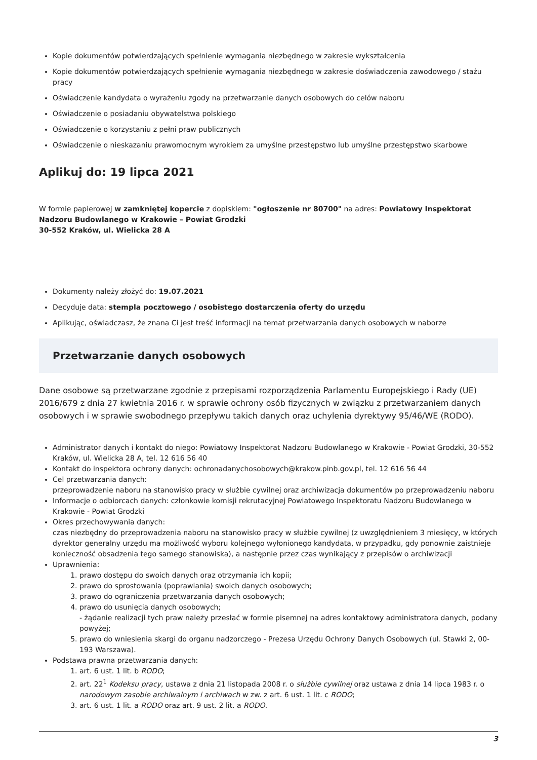Kopie dokumentów potwierdzających spełnienie wymagania niezbędnego w zakresie wykształcenia
Kopie dokumentów potwierdzających spełnienie wymagania niezbędnego w zakresie doświadczenia zawodowego / stażu pracy
Oświadczenie kandydata o wyrażeniu zgody na przetwarzanie danych osobowych do celów naboru
Oświadczenie o posiadaniu obywatelstwa polskiego
Oświadczenie o korzystaniu z pełni praw publicznych
Oświadczenie o nieskazaniu prawomocnym wyrokiem za umyślne przestępstwo lub umyślne przestępstwo skarbowe
Aplikuj do: 19 lipca 2021
W formie papierowej w zamkniętej kopercie z dopiskiem: "ogłoszenie nr 80700" na adres: Powiatowy Inspektorat Nadzoru Budowlanego w Krakowie – Powiat Grodzki
30-552 Kraków, ul. Wielicka 28 A
Dokumenty należy złożyć do: 19.07.2021
Decyduje data: stempla pocztowego / osobistego dostarczenia oferty do urzędu
Aplikując, oświadczasz, że znana Ci jest treść informacji na temat przetwarzania danych osobowych w naborze
Przetwarzanie danych osobowych
Dane osobowe są przetwarzane zgodnie z przepisami rozporządzenia Parlamentu Europejskiego i Rady (UE) 2016/679 z dnia 27 kwietnia 2016 r. w sprawie ochrony osób fizycznych w związku z przetwarzaniem danych osobowych i w sprawie swobodnego przepływu takich danych oraz uchylenia dyrektywy 95/46/WE (RODO).
Administrator danych i kontakt do niego: Powiatowy Inspektorat Nadzoru Budowlanego w Krakowie - Powiat Grodzki, 30-552 Kraków, ul. Wielicka 28 A, tel. 12 616 56 40
Kontakt do inspektora ochrony danych: ochronadanychosobowych@krakow.pinb.gov.pl, tel. 12 616 56 44
Cel przetwarzania danych:
przeprowadzenie naboru na stanowisko pracy w służbie cywilnej oraz archiwizacja dokumentów po przeprowadzeniu naboru
Informacje o odbiorcach danych: członkowie komisji rekrutacyjnej Powiatowego Inspektoratu Nadzoru Budowlanego w Krakowie - Powiat Grodzki
Okres przechowywania danych:
czas niezbędny do przeprowadzenia naboru na stanowisko pracy w służbie cywilnej (z uwzględnieniem 3 miesięcy, w których dyrektor generalny urzędu ma możliwość wyboru kolejnego wyłonionego kandydata, w przypadku, gdy ponownie zaistnieje konieczność obsadzenia tego samego stanowiska), a następnie przez czas wynikający z przepisów o archiwizacji
Uprawnienia:
1. prawo dostępu do swoich danych oraz otrzymania ich kopii;
2. prawo do sprostowania (poprawiania) swoich danych osobowych;
3. prawo do ograniczenia przetwarzania danych osobowych;
4. prawo do usunięcia danych osobowych;
- żądanie realizacji tych praw należy przesłać w formie pisemnej na adres kontaktowy administratora danych, podany powyżej;
5. prawo do wniesienia skargi do organu nadzorczego - Prezesa Urzędu Ochrony Danych Osobowych (ul. Stawki 2, 00-193 Warszawa).
Podstawa prawna przetwarzania danych:
1. art. 6 ust. 1 lit. b RODO;
2. art. 22<sup>1</sup> Kodeksu pracy, ustawa z dnia 21 listopada 2008 r. o służbie cywilnej oraz ustawa z dnia 14 lipca 1983 r. o narodowym zasobie archiwalnym i archiwach w zw. z art. 6 ust. 1 lit. c RODO;
3. art. 6 ust. 1 lit. a RODO oraz art. 9 ust. 2 lit. a RODO.
3